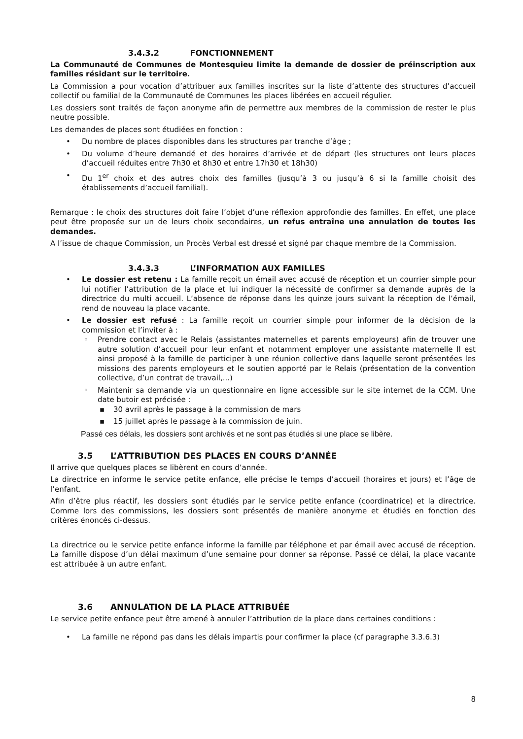3.4.3.2 FONCTIONNEMENT
La Communauté de Communes de Montesquieu limite la demande de dossier de préinscription aux familles résidant sur le territoire.
La Commission a pour vocation d’attribuer aux familles inscrites sur la liste d’attente des structures d’accueil collectif ou familial de la Communauté de Communes les places libérées en accueil régulier.
Les dossiers sont traités de façon anonyme afin de permettre aux membres de la commission de rester le plus neutre possible.
Les demandes de places sont étudiées en fonction :
• Du nombre de places disponibles dans les structures par tranche d’âge ;
• Du volume d’heure demandé et des horaires d’arrivée et de départ (les structures ont leurs places d’accueil réduites entre 7h30 et 8h30 et entre 17h30 et 18h30)
• Du 1<sup>er</sup> choix et des autres choix des familles (jusqu’à 3 ou jusqu’à 6 si la famille choisit des établissements d’accueil familial).
Remarque : le choix des structures doit faire l’objet d’une réflexion approfondie des familles. En effet, une place peut être proposée sur un de leurs choix secondaires, un refus entraîne une annulation de toutes les demandes.
A l’issue de chaque Commission, un Procès Verbal est dressé et signé par chaque membre de la Commission.
3.4.3.3 L’INFORMATION AUX FAMILLES
• Le dossier est retenu : La famille reçoit un émail avec accusé de réception et un courrier simple pour lui notifier l’attribution de la place et lui indiquer la nécessité de confirmer sa demande auprès de la directrice du multi accueil. L’absence de réponse dans les quinze jours suivant la réception de l’émail, rend de nouveau la place vacante.
• Le dossier est refusé : La famille reçoit un courrier simple pour informer de la décision de la commission et l’inviter à :
◦ Prendre contact avec le Relais (assistantes maternelles et parents employeurs) afin de trouver une autre solution d’accueil pour leur enfant et notamment employer une assistante maternelle Il est ainsi proposé à la famille de participer à une réunion collective dans laquelle seront présentées les missions des parents employeurs et le soutien apporté par le Relais (présentation de la convention collective, d’un contrat de travail,...)
◦ Maintenir sa demande via un questionnaire en ligne accessible sur le site internet de la CCM. Une date butoir est précisée :
▪ 30 avril après le passage à la commission de mars
▪ 15 juillet après le passage à la commission de juin.
Passé ces délais, les dossiers sont archivés et ne sont pas étudiés si une place se libère.
3.5 L’ATTRIBUTION DES PLACES EN COURS D’ANNÉE
Il arrive que quelques places se libèrent en cours d’année.
La directrice en informe le service petite enfance, elle précise le temps d’accueil (horaires et jours) et l’âge de l’enfant.
Afin d’être plus réactif, les dossiers sont étudiés par le service petite enfance (coordinatrice) et la directrice. Comme lors des commissions, les dossiers sont présentés de manière anonyme et étudiés en fonction des critères énoncés ci-dessus.
La directrice ou le service petite enfance informe la famille par téléphone et par émail avec accusé de réception. La famille dispose d’un délai maximum d’une semaine pour donner sa réponse. Passé ce délai, la place vacante est attribuée à un autre enfant.
3.6 ANNULATION DE LA PLACE ATTRIBUÉE
Le service petite enfance peut être amené à annuler l’attribution de la place dans certaines conditions :
• La famille ne répond pas dans les délais impartis pour confirmer la place (cf paragraphe 3.3.6.3)
8